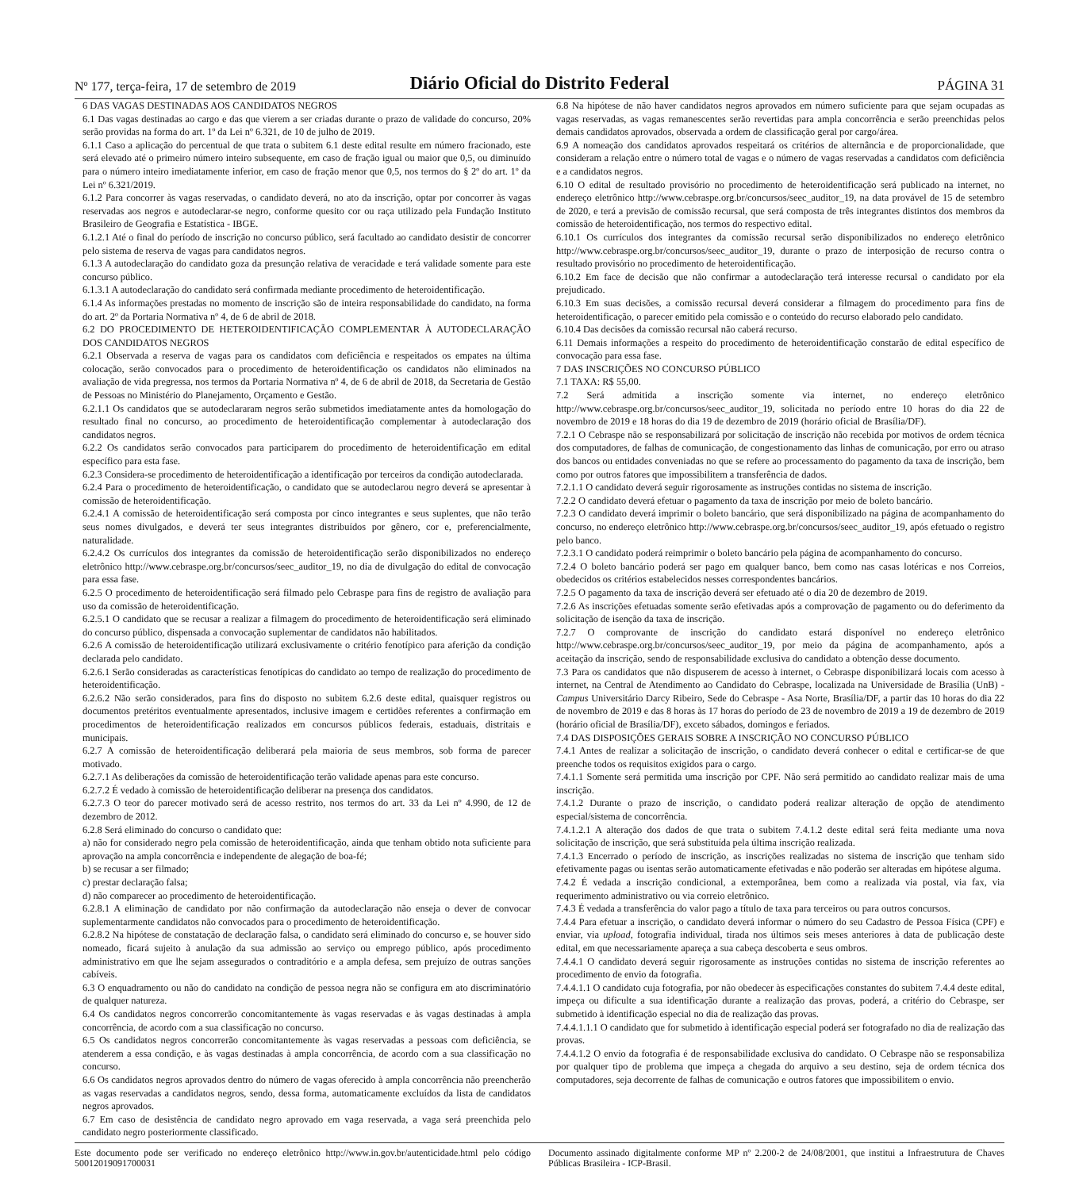Nº 177, terça-feira, 17 de setembro de 2019
Diário Oficial do Distrito Federal
PÁGINA 31
6 DAS VAGAS DESTINADAS AOS CANDIDATOS NEGROS
6.1 Das vagas destinadas ao cargo e das que vierem a ser criadas durante o prazo de validade do concurso, 20% serão providas na forma do art. 1º da Lei nº 6.321, de 10 de julho de 2019.
6.1.1 Caso a aplicação do percentual de que trata o subitem 6.1 deste edital resulte em número fracionado, este será elevado até o primeiro número inteiro subsequente, em caso de fração igual ou maior que 0,5, ou diminuído para o número inteiro imediatamente inferior, em caso de fração menor que 0,5, nos termos do § 2º do art. 1º da Lei nº 6.321/2019.
6.1.2 Para concorrer às vagas reservadas, o candidato deverá, no ato da inscrição, optar por concorrer às vagas reservadas aos negros e autodeclarar-se negro, conforme quesito cor ou raça utilizado pela Fundação Instituto Brasileiro de Geografia e Estatística - IBGE.
6.1.2.1 Até o final do período de inscrição no concurso público, será facultado ao candidato desistir de concorrer pelo sistema de reserva de vagas para candidatos negros.
6.1.3 A autodeclaração do candidato goza da presunção relativa de veracidade e terá validade somente para este concurso público.
6.1.3.1 A autodeclaração do candidato será confirmada mediante procedimento de heteroidentificação.
6.1.4 As informações prestadas no momento de inscrição são de inteira responsabilidade do candidato, na forma do art. 2º da Portaria Normativa nº 4, de 6 de abril de 2018.
6.2 DO PROCEDIMENTO DE HETEROIDENTIFICAÇÃO COMPLEMENTAR À AUTODECLARAÇÃO DOS CANDIDATOS NEGROS
6.2.1 Observada a reserva de vagas para os candidatos com deficiência e respeitados os empates na última colocação, serão convocados para o procedimento de heteroidentificação os candidatos não eliminados na avaliação de vida pregressa, nos termos da Portaria Normativa nº 4, de 6 de abril de 2018, da Secretaria de Gestão de Pessoas no Ministério do Planejamento, Orçamento e Gestão.
6.2.1.1 Os candidatos que se autodeclararam negros serão submetidos imediatamente antes da homologação do resultado final no concurso, ao procedimento de heteroidentificação complementar à autodeclaração dos candidatos negros.
6.2.2 Os candidatos serão convocados para participarem do procedimento de heteroidentificação em edital específico para esta fase.
6.2.3 Considera-se procedimento de heteroidentificação a identificação por terceiros da condição autodeclarada.
6.2.4 Para o procedimento de heteroidentificação, o candidato que se autodeclarou negro deverá se apresentar à comissão de heteroidentificação.
6.2.4.1 A comissão de heteroidentificação será composta por cinco integrantes e seus suplentes, que não terão seus nomes divulgados, e deverá ter seus integrantes distribuídos por gênero, cor e, preferencialmente, naturalidade.
6.2.4.2 Os currículos dos integrantes da comissão de heteroidentificação serão disponibilizados no endereço eletrônico http://www.cebraspe.org.br/concursos/seec_auditor_19, no dia de divulgação do edital de convocação para essa fase.
6.2.5 O procedimento de heteroidentificação será filmado pelo Cebraspe para fins de registro de avaliação para uso da comissão de heteroidentificação.
6.2.5.1 O candidato que se recusar a realizar a filmagem do procedimento de heteroidentificação será eliminado do concurso público, dispensada a convocação suplementar de candidatos não habilitados.
6.2.6 A comissão de heteroidentificação utilizará exclusivamente o critério fenotípico para aferição da condição declarada pelo candidato.
6.2.6.1 Serão consideradas as características fenotípicas do candidato ao tempo de realização do procedimento de heteroidentificação.
6.2.6.2 Não serão considerados, para fins do disposto no subitem 6.2.6 deste edital, quaisquer registros ou documentos pretéritos eventualmente apresentados, inclusive imagem e certidões referentes a confirmação em procedimentos de heteroidentificação realizados em concursos públicos federais, estaduais, distritais e municipais.
6.2.7 A comissão de heteroidentificação deliberará pela maioria de seus membros, sob forma de parecer motivado.
6.2.7.1 As deliberações da comissão de heteroidentificação terão validade apenas para este concurso.
6.2.7.2 É vedado à comissão de heteroidentificação deliberar na presença dos candidatos.
6.2.7.3 O teor do parecer motivado será de acesso restrito, nos termos do art. 33 da Lei nº 4.990, de 12 de dezembro de 2012.
6.2.8 Será eliminado do concurso o candidato que:
a) não for considerado negro pela comissão de heteroidentificação, ainda que tenham obtido nota suficiente para aprovação na ampla concorrência e independente de alegação de boa-fé;
b) se recusar a ser filmado;
c) prestar declaração falsa;
d) não comparecer ao procedimento de heteroidentificação.
6.2.8.1 A eliminação de candidato por não confirmação da autodeclaração não enseja o dever de convocar suplementarmente candidatos não convocados para o procedimento de heteroidentificação.
6.2.8.2 Na hipótese de constatação de declaração falsa, o candidato será eliminado do concurso e, se houver sido nomeado, ficará sujeito à anulação da sua admissão ao serviço ou emprego público, após procedimento administrativo em que lhe sejam assegurados o contraditório e a ampla defesa, sem prejuízo de outras sanções cabíveis.
6.3 O enquadramento ou não do candidato na condição de pessoa negra não se configura em ato discriminatório de qualquer natureza.
6.4 Os candidatos negros concorrerão concomitantemente às vagas reservadas e às vagas destinadas à ampla concorrência, de acordo com a sua classificação no concurso.
6.5 Os candidatos negros concorrerão concomitantemente às vagas reservadas a pessoas com deficiência, se atenderem a essa condição, e às vagas destinadas à ampla concorrência, de acordo com a sua classificação no concurso.
6.6 Os candidatos negros aprovados dentro do número de vagas oferecido à ampla concorrência não preencherão as vagas reservadas a candidatos negros, sendo, dessa forma, automaticamente excluídos da lista de candidatos negros aprovados.
6.7 Em caso de desistência de candidato negro aprovado em vaga reservada, a vaga será preenchida pelo candidato negro posteriormente classificado.
6.8 Na hipótese de não haver candidatos negros aprovados em número suficiente para que sejam ocupadas as vagas reservadas, as vagas remanescentes serão revertidas para ampla concorrência e serão preenchidas pelos demais candidatos aprovados, observada a ordem de classificação geral por cargo/área.
6.9 A nomeação dos candidatos aprovados respeitará os critérios de alternância e de proporcionalidade, que consideram a relação entre o número total de vagas e o número de vagas reservadas a candidatos com deficiência e a candidatos negros.
6.10 O edital de resultado provisório no procedimento de heteroidentificação será publicado na internet, no endereço eletrônico http://www.cebraspe.org.br/concursos/seec_auditor_19, na data provável de 15 de setembro de 2020, e terá a previsão de comissão recursal, que será composta de três integrantes distintos dos membros da comissão de heteroidentificação, nos termos do respectivo edital.
6.10.1 Os currículos dos integrantes da comissão recursal serão disponibilizados no endereço eletrônico http://www.cebraspe.org.br/concursos/seec_auditor_19, durante o prazo de interposição de recurso contra o resultado provisório no procedimento de heteroidentificação.
6.10.2 Em face de decisão que não confirmar a autodeclaração terá interesse recursal o candidato por ela prejudicado.
6.10.3 Em suas decisões, a comissão recursal deverá considerar a filmagem do procedimento para fins de heteroidentificação, o parecer emitido pela comissão e o conteúdo do recurso elaborado pelo candidato.
6.10.4 Das decisões da comissão recursal não caberá recurso.
6.11 Demais informações a respeito do procedimento de heteroidentificação constarão de edital específico de convocação para essa fase.
7 DAS INSCRIÇÕES NO CONCURSO PÚBLICO
7.1 TAXA: R$ 55,00.
7.2 Será admitida a inscrição somente via internet, no endereço eletrônico http://www.cebraspe.org.br/concursos/seec_auditor_19, solicitada no período entre 10 horas do dia 22 de novembro de 2019 e 18 horas do dia 19 de dezembro de 2019 (horário oficial de Brasília/DF).
7.2.1 O Cebraspe não se responsabilizará por solicitação de inscrição não recebida por motivos de ordem técnica dos computadores, de falhas de comunicação, de congestionamento das linhas de comunicação, por erro ou atraso dos bancos ou entidades conveniadas no que se refere ao processamento do pagamento da taxa de inscrição, bem como por outros fatores que impossibilitem a transferência de dados.
7.2.1.1 O candidato deverá seguir rigorosamente as instruções contidas no sistema de inscrição.
7.2.2 O candidato deverá efetuar o pagamento da taxa de inscrição por meio de boleto bancário.
7.2.3 O candidato deverá imprimir o boleto bancário, que será disponibilizado na página de acompanhamento do concurso, no endereço eletrônico http://www.cebraspe.org.br/concursos/seec_auditor_19, após efetuado o registro pelo banco.
7.2.3.1 O candidato poderá reimprimir o boleto bancário pela página de acompanhamento do concurso.
7.2.4 O boleto bancário poderá ser pago em qualquer banco, bem como nas casas lotéricas e nos Correios, obedecidos os critérios estabelecidos nesses correspondentes bancários.
7.2.5 O pagamento da taxa de inscrição deverá ser efetuado até o dia 20 de dezembro de 2019.
7.2.6 As inscrições efetuadas somente serão efetivadas após a comprovação de pagamento ou do deferimento da solicitação de isenção da taxa de inscrição.
7.2.7 O comprovante de inscrição do candidato estará disponível no endereço eletrônico http://www.cebraspe.org.br/concursos/seec_auditor_19, por meio da página de acompanhamento, após a aceitação da inscrição, sendo de responsabilidade exclusiva do candidato a obtenção desse documento.
7.3 Para os candidatos que não dispuserem de acesso à internet, o Cebraspe disponibilizará locais com acesso à internet, na Central de Atendimento ao Candidato do Cebraspe, localizada na Universidade de Brasília (UnB) - Campus Universitário Darcy Ribeiro, Sede do Cebraspe - Asa Norte, Brasília/DF, a partir das 10 horas do dia 22 de novembro de 2019 e das 8 horas às 17 horas do período de 23 de novembro de 2019 a 19 de dezembro de 2019 (horário oficial de Brasília/DF), exceto sábados, domingos e feriados.
7.4 DAS DISPOSIÇÕES GERAIS SOBRE A INSCRIÇÃO NO CONCURSO PÚBLICO
7.4.1 Antes de realizar a solicitação de inscrição, o candidato deverá conhecer o edital e certificar-se de que preenche todos os requisitos exigidos para o cargo.
7.4.1.1 Somente será permitida uma inscrição por CPF. Não será permitido ao candidato realizar mais de uma inscrição.
7.4.1.2 Durante o prazo de inscrição, o candidato poderá realizar alteração de opção de atendimento especial/sistema de concorrência.
7.4.1.2.1 A alteração dos dados de que trata o subitem 7.4.1.2 deste edital será feita mediante uma nova solicitação de inscrição, que será substituída pela última inscrição realizada.
7.4.1.3 Encerrado o período de inscrição, as inscrições realizadas no sistema de inscrição que tenham sido efetivamente pagas ou isentas serão automaticamente efetivadas e não poderão ser alteradas em hipótese alguma.
7.4.2 É vedada a inscrição condicional, a extemporânea, bem como a realizada via postal, via fax, via requerimento administrativo ou via correio eletrônico.
7.4.3 É vedada a transferência do valor pago a título de taxa para terceiros ou para outros concursos.
7.4.4 Para efetuar a inscrição, o candidato deverá informar o número do seu Cadastro de Pessoa Física (CPF) e enviar, via upload, fotografia individual, tirada nos últimos seis meses anteriores à data de publicação deste edital, em que necessariamente apareça a sua cabeça descoberta e seus ombros.
7.4.4.1 O candidato deverá seguir rigorosamente as instruções contidas no sistema de inscrição referentes ao procedimento de envio da fotografia.
7.4.4.1.1 O candidato cuja fotografia, por não obedecer às especificações constantes do subitem 7.4.4 deste edital, impeça ou dificulte a sua identificação durante a realização das provas, poderá, a critério do Cebraspe, ser submetido à identificação especial no dia de realização das provas.
7.4.4.1.1.1 O candidato que for submetido à identificação especial poderá ser fotografado no dia de realização das provas.
7.4.4.1.2 O envio da fotografia é de responsabilidade exclusiva do candidato. O Cebraspe não se responsabiliza por qualquer tipo de problema que impeça a chegada do arquivo a seu destino, seja de ordem técnica dos computadores, seja decorrente de falhas de comunicação e outros fatores que impossibilitem o envio.
Este documento pode ser verificado no endereço eletrônico http://www.in.gov.br/autenticidade.html pelo código 50012019091700031
Documento assinado digitalmente conforme MP nº 2.200-2 de 24/08/2001, que institui a Infraestrutura de Chaves Públicas Brasileira - ICP-Brasil.